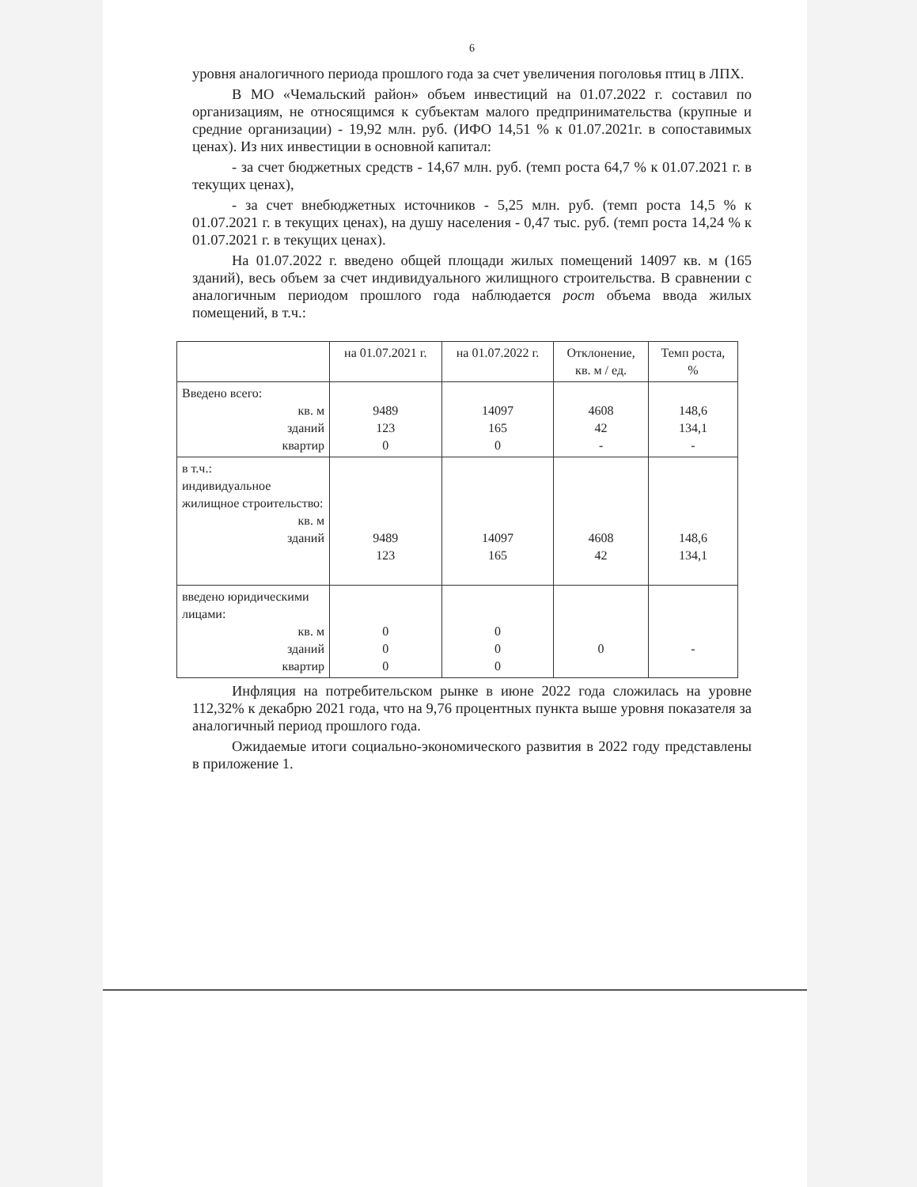6
уровня аналогичного периода прошлого года за счет увеличения поголовья птиц в ЛПХ.
В МО «Чемальский район» объем инвестиций на 01.07.2022 г. составил по организациям, не относящимся к субъектам малого предпринимательства (крупные и средние организации) - 19,92 млн. руб. (ИФО 14,51 % к 01.07.2021г. в сопоставимых ценах). Из них инвестиции в основной капитал:
- за счет бюджетных средств - 14,67 млн. руб. (темп роста 64,7 % к 01.07.2021 г. в текущих ценах),
- за счет внебюджетных источников - 5,25 млн. руб. (темп роста 14,5 % к 01.07.2021 г. в текущих ценах), на душу населения - 0,47 тыс. руб. (темп роста 14,24 % к 01.07.2021 г. в текущих ценах).
На 01.07.2022 г. введено общей площади жилых помещений 14097 кв. м (165 зданий), весь объем за счет индивидуального жилищного строительства. В сравнении с аналогичным периодом прошлого года наблюдается рост объема ввода жилых помещений, в т.ч.:
| | на 01.07.2021 г. | на 01.07.2022 г. | Отклонение, кв. м / ед. | Темп роста, % |
| --- | --- | --- | --- | --- |
| Введено всего: кв. м зданий квартир | 9489 123 0 | 14097 165 0 | 4608 42 - | 148,6 134,1 - |
| в т.ч.: индивидуальное жилищное строительство: кв. м зданий | 9489 123 | 14097 165 | 4608 42 | 148,6 134,1 |
| введено юридическими лицами: кв. м зданий квартир | 0 0 0 | 0 0 0 | 0 | - |
Инфляция на потребительском рынке в июне 2022 года сложилась на уровне 112,32% к декабрю 2021 года, что на 9,76 процентных пункта выше уровня показателя за аналогичный период прошлого года.
Ожидаемые итоги социально-экономического развития в 2022 году представлены в приложение 1.